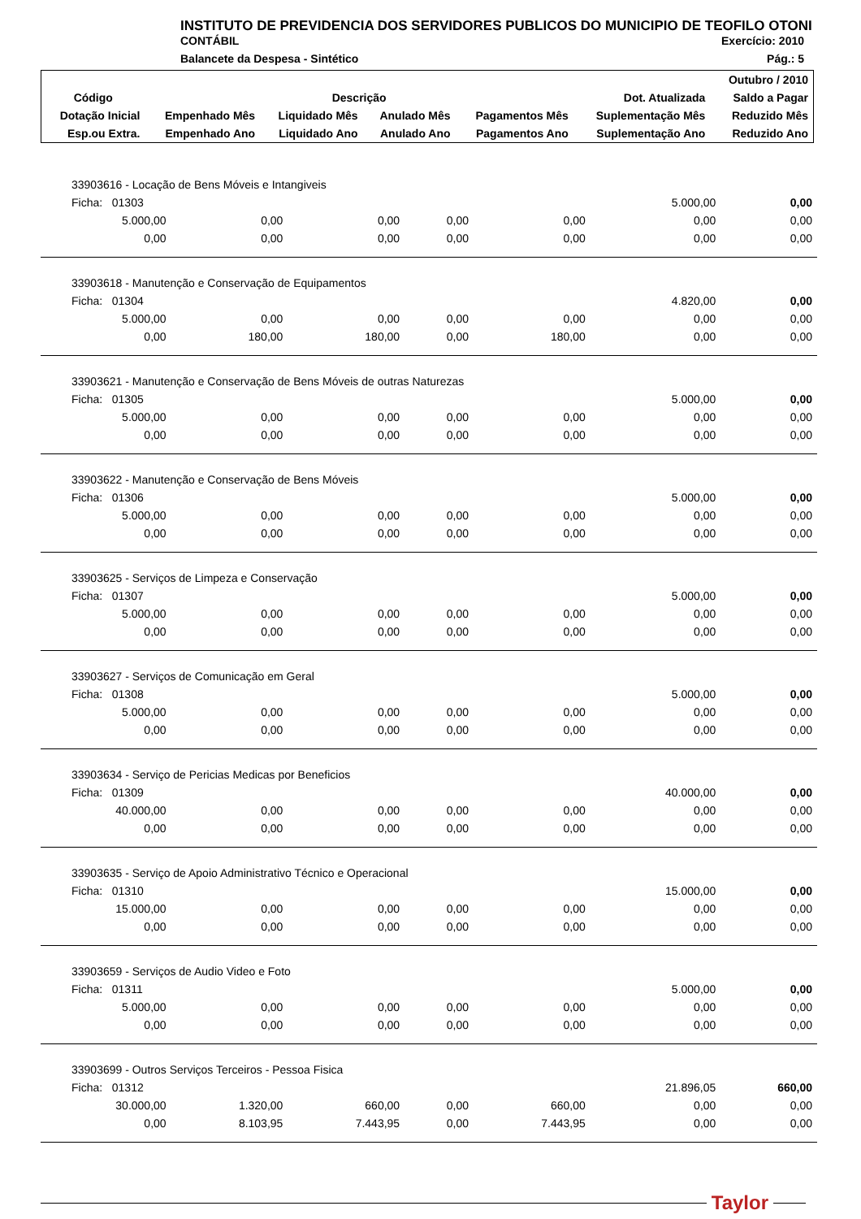INSTITUTO DE PREVIDENCIA DOS SERVIDORES PUBLICOS DO MUNICIPIO DE TEOFILO OTONI
CONTÁBIL Exercício: 2010
Balancete da Despesa - Sintético Pág.: 5
| | | | | | | Outubro / 2010 |
| --- | --- | --- | --- | --- | --- | --- |
| Código | Descrição | | | | Dot. Atualizada | Saldo a Pagar |
| Dotação Inicial | Empenhado Mês | Liquidado Mês | Anulado Mês | Pagamentos Mês | Suplementação Mês | Reduzido Mês |
| Esp.ou Extra. | Empenhado Ano | Liquidado Ano | Anulado Ano | Pagamentos Ano | Suplementação Ano | Reduzido Ano |
| 33903616 - Locação de Bens Móveis e Intangiveis | | | | | | |
| Ficha: 01303 | | | | | 5.000,00 | 0,00 |
| 5.000,00 | 0,00 | 0,00 | 0,00 | 0,00 | 0,00 | 0,00 |
| 0,00 | 0,00 | 0,00 | 0,00 | 0,00 | 0,00 | 0,00 |
| 33903618 - Manutenção e Conservação de Equipamentos | | | | | | |
| Ficha: 01304 | | | | | 4.820,00 | 0,00 |
| 5.000,00 | 0,00 | 0,00 | 0,00 | 0,00 | 0,00 | 0,00 |
| 0,00 | 180,00 | 180,00 | 0,00 | 180,00 | 0,00 | 0,00 |
| 33903621 - Manutenção e Conservação de Bens Móveis de outras Naturezas | | | | | | |
| Ficha: 01305 | | | | | 5.000,00 | 0,00 |
| 5.000,00 | 0,00 | 0,00 | 0,00 | 0,00 | 0,00 | 0,00 |
| 0,00 | 0,00 | 0,00 | 0,00 | 0,00 | 0,00 | 0,00 |
| 33903622 - Manutenção e Conservação de Bens Móveis | | | | | | |
| Ficha: 01306 | | | | | 5.000,00 | 0,00 |
| 5.000,00 | 0,00 | 0,00 | 0,00 | 0,00 | 0,00 | 0,00 |
| 0,00 | 0,00 | 0,00 | 0,00 | 0,00 | 0,00 | 0,00 |
| 33903625 - Serviços de Limpeza e Conservação | | | | | | |
| Ficha: 01307 | | | | | 5.000,00 | 0,00 |
| 5.000,00 | 0,00 | 0,00 | 0,00 | 0,00 | 0,00 | 0,00 |
| 0,00 | 0,00 | 0,00 | 0,00 | 0,00 | 0,00 | 0,00 |
| 33903627 - Serviços de Comunicação em Geral | | | | | | |
| Ficha: 01308 | | | | | 5.000,00 | 0,00 |
| 5.000,00 | 0,00 | 0,00 | 0,00 | 0,00 | 0,00 | 0,00 |
| 0,00 | 0,00 | 0,00 | 0,00 | 0,00 | 0,00 | 0,00 |
| 33903634 - Serviço de Pericias Medicas por Beneficios | | | | | | |
| Ficha: 01309 | | | | | 40.000,00 | 0,00 |
| 40.000,00 | 0,00 | 0,00 | 0,00 | 0,00 | 0,00 | 0,00 |
| 0,00 | 0,00 | 0,00 | 0,00 | 0,00 | 0,00 | 0,00 |
| 33903635 - Serviço de Apoio Administrativo Técnico e Operacional | | | | | | |
| Ficha: 01310 | | | | | 15.000,00 | 0,00 |
| 15.000,00 | 0,00 | 0,00 | 0,00 | 0,00 | 0,00 | 0,00 |
| 0,00 | 0,00 | 0,00 | 0,00 | 0,00 | 0,00 | 0,00 |
| 33903659 - Serviços de Audio Video e Foto | | | | | | |
| Ficha: 01311 | | | | | 5.000,00 | 0,00 |
| 5.000,00 | 0,00 | 0,00 | 0,00 | 0,00 | 0,00 | 0,00 |
| 0,00 | 0,00 | 0,00 | 0,00 | 0,00 | 0,00 | 0,00 |
| 33903699 - Outros Serviços Terceiros - Pessoa Fisica | | | | | | |
| Ficha: 01312 | | | | | 21.896,05 | 660,00 |
| 30.000,00 | 1.320,00 | 660,00 | 0,00 | 660,00 | 0,00 | 0,00 |
| 0,00 | 8.103,95 | 7.443,95 | 0,00 | 7.443,95 | 0,00 | 0,00 |
Taylor